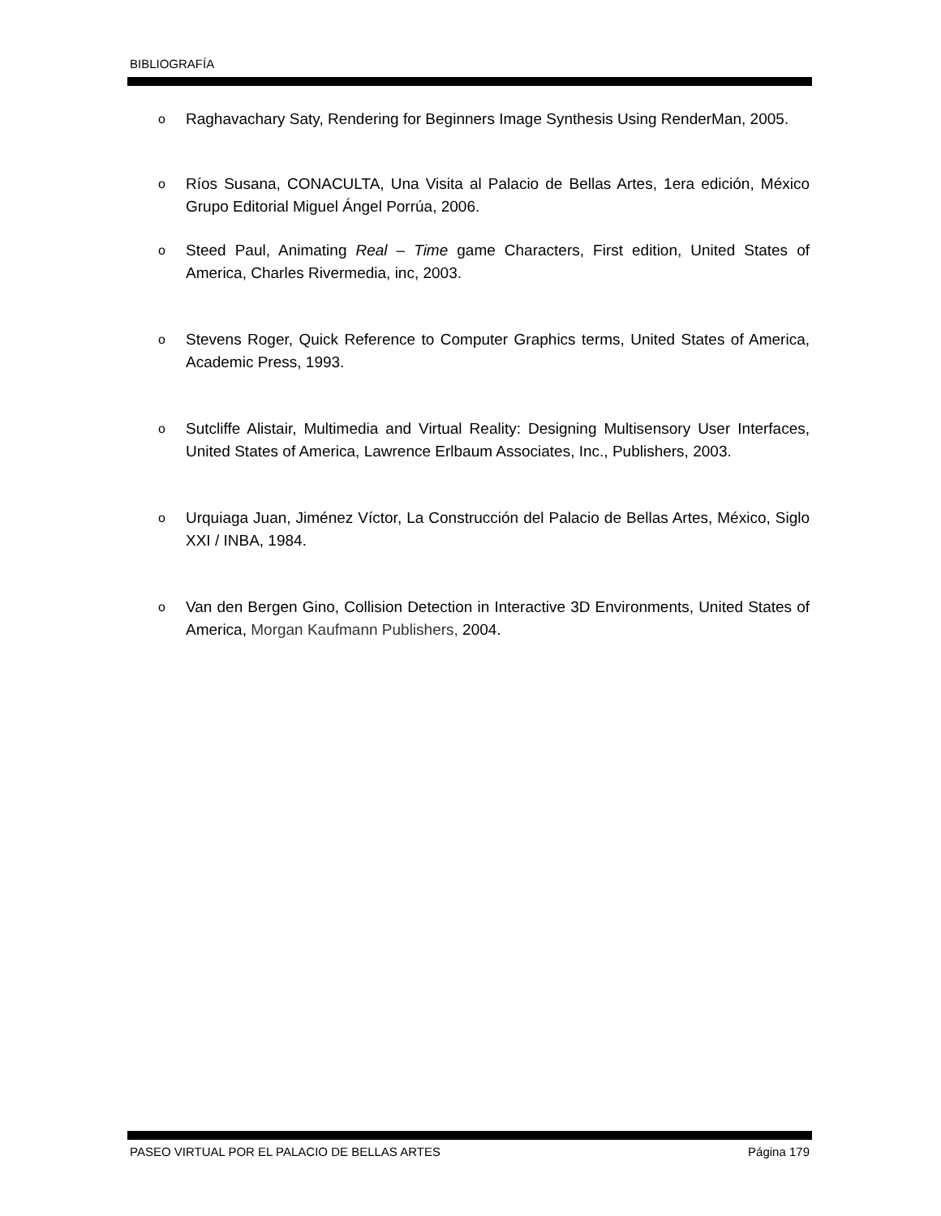BIBLIOGRAFÍA
o Raghavachary Saty, Rendering for Beginners Image Synthesis Using RenderMan, 2005.
o Ríos Susana, CONACULTA, Una Visita al Palacio de Bellas Artes, 1era edición, México Grupo Editorial Miguel Ángel Porrúa, 2006.
o Steed Paul, Animating Real – Time game Characters, First edition, United States of America, Charles Rivermedia, inc, 2003.
o Stevens Roger, Quick Reference to Computer Graphics terms, United States of America, Academic Press, 1993.
o Sutcliffe Alistair, Multimedia and Virtual Reality: Designing Multisensory User Interfaces, United States of America, Lawrence Erlbaum Associates, Inc., Publishers, 2003.
o Urquiaga Juan, Jiménez Víctor, La Construcción del Palacio de Bellas Artes, México, Siglo XXI / INBA, 1984.
o Van den Bergen Gino, Collision Detection in Interactive 3D Environments, United States of America, Morgan Kaufmann Publishers, 2004.
PASEO VIRTUAL POR EL PALACIO DE BELLAS ARTES Página 179